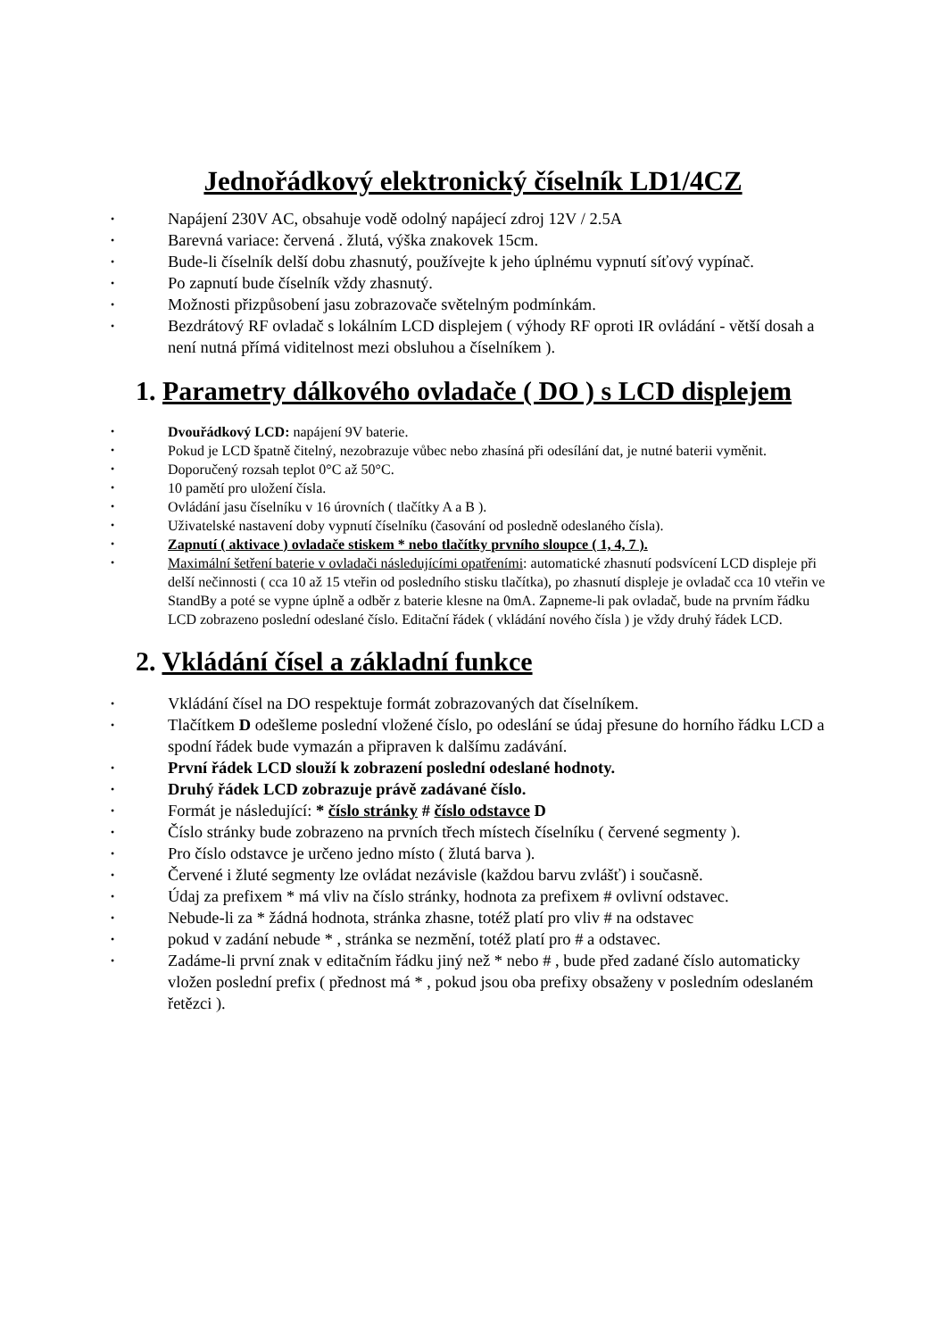Jednořádkový elektronický číselník LD1/4CZ
Napájení 230V AC, obsahuje vodě odolný napájecí zdroj 12V / 2.5A
Barevná variace: červená . žlutá, výška znakovek 15cm.
Bude-li číselník delší dobu zhasnutý, používejte k jeho úplnému vypnutí síťový vypínač.
Po zapnutí bude číselník vždy zhasnutý.
Možnosti přizpůsobení jasu zobrazovače světelným podmínkám.
Bezdrátový RF ovladač s lokálním LCD displejem ( výhody RF oproti IR ovládání - větší dosah a není nutná přímá viditelnost mezi obsluhou a číselníkem ).
1. Parametry dálkového ovladače ( DO ) s LCD displejem
Dvouřádkový LCD: napájení 9V baterie.
Pokud je LCD špatně čitelný, nezobrazuje vůbec nebo zhasíná při odesílání dat, je nutné baterii vyměnit.
Doporučený rozsah teplot 0°C až 50°C.
10 pamětí pro uložení čísla.
Ovládání jasu číselníku v 16 úrovních ( tlačítky A a B ).
Uživatelské nastavení doby vypnutí číselníku (časování od posledně odeslaného čísla).
Zapnutí ( aktivace ) ovladače stiskem * nebo tlačítky prvního sloupce ( 1, 4, 7 ).
Maximální šetření baterie v ovladači následujícími opatřeními: automatické zhasnutí podsvícení LCD displeje při delší nečinnosti ( cca 10 až 15 vteřin od posledního stisku tlačítka), po zhasnutí displeje je ovladač cca 10 vteřin ve StandBy a poté se vypne úplně a odběr z baterie klesne na 0mA. Zapneme-li pak ovladač, bude na prvním řádku LCD zobrazeno poslední odeslané číslo. Editační řádek ( vkládání nového čísla ) je vždy druhý řádek LCD.
2. Vkládání čísel a základní funkce
Vkládání čísel na DO respektuje formát zobrazovaných dat číselníkem.
Tlačítkem D odešleme poslední vložené číslo, po odeslání se údaj přesune do horního řádku LCD a spodní řádek bude vymazán a připraven k dalšímu zadávání.
První řádek LCD slouží k zobrazení poslední odeslané hodnoty.
Druhý řádek LCD zobrazuje právě zadávané číslo.
Formát je následující: * číslo stránky # číslo odstavce D
Číslo stránky bude zobrazeno na prvních třech místech číselníku ( červené segmenty ).
Pro číslo odstavce je určeno jedno místo ( žlutá barva ).
Červené i žluté segmenty lze ovládat nezávisle (každou barvu zvlášť) i současně.
Údaj za prefixem * má vliv na číslo stránky, hodnota za prefixem # ovlivní odstavec.
Nebude-li za * žádná hodnota, stránka zhasne, totéž platí pro vliv # na odstavec
pokud v zadání nebude * , stránka se nezmění, totéž platí pro # a odstavec.
Zadáme-li první znak v editačním řádku jiný než * nebo # , bude před zadané číslo automaticky vložen poslední prefix ( přednost má * , pokud jsou oba prefixy obsaženy v posledním odeslaném řetězci ).